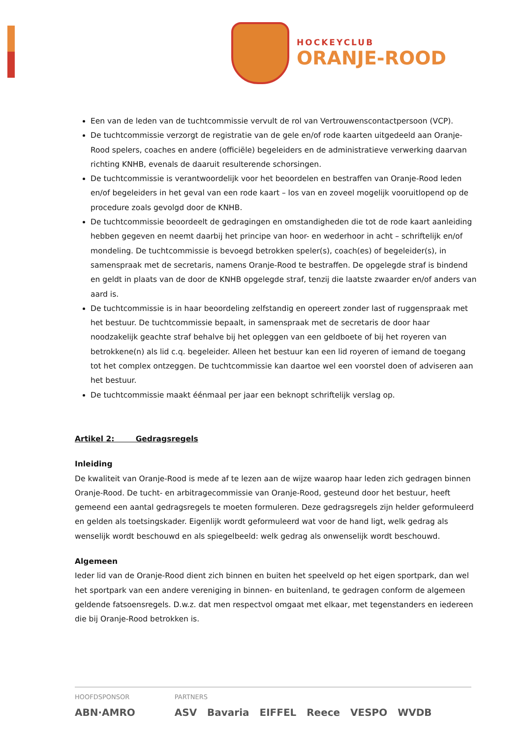HOCKEYCLUB
ORANJE-ROOD
Een van de leden van de tuchtcommissie vervult de rol van Vertrouwenscontactpersoon (VCP).
De tuchtcommissie verzorgt de registratie van de gele en/of rode kaarten uitgedeeld aan Oranje-Rood spelers, coaches en andere (officiële) begeleiders en de administratieve verwerking daarvan richting KNHB, evenals de daaruit resulterende schorsingen.
De tuchtcommissie is verantwoordelijk voor het beoordelen en bestraffen van Oranje-Rood leden en/of begeleiders in het geval van een rode kaart – los van en zoveel mogelijk vooruitlopend op de procedure zoals gevolgd door de KNHB.
De tuchtcommissie beoordeelt de gedragingen en omstandigheden die tot de rode kaart aanleiding hebben gegeven en neemt daarbij het principe van hoor- en wederhoor in acht – schriftelijk en/of mondeling. De tuchtcommissie is bevoegd betrokken speler(s), coach(es) of begeleider(s), in samenspraak met de secretaris, namens Oranje-Rood te bestraffen. De opgelegde straf is bindend en geldt in plaats van de door de KNHB opgelegde straf, tenzij die laatste zwaarder en/of anders van aard is.
De tuchtcommissie is in haar beoordeling zelfstandig en opereert zonder last of ruggenspraak met het bestuur. De tuchtcommissie bepaalt, in samenspraak met de secretaris de door haar noodzakelijk geachte straf behalve bij het opleggen van een geldboete of bij het royeren van betrokkene(n) als lid c.q. begeleider. Alleen het bestuur kan een lid royeren of iemand de toegang tot het complex ontzeggen. De tuchtcommissie kan daartoe wel een voorstel doen of adviseren aan het bestuur.
De tuchtcommissie maakt éénmaal per jaar een beknopt schriftelijk verslag op.
Artikel 2: Gedragsregels
Inleiding
De kwaliteit van Oranje-Rood is mede af te lezen aan de wijze waarop haar leden zich gedragen binnen Oranje-Rood. De tucht- en arbitragecommissie van Oranje-Rood, gesteund door het bestuur, heeft gemeend een aantal gedragsregels te moeten formuleren. Deze gedragsregels zijn helder geformuleerd en gelden als toetsingskader. Eigenlijk wordt geformuleerd wat voor de hand ligt, welk gedrag als wenselijk wordt beschouwd en als spiegelbeeld: welk gedrag als onwenselijk wordt beschouwd.
Algemeen
Ieder lid van de Oranje-Rood dient zich binnen en buiten het speelveld op het eigen sportpark, dan wel het sportpark van een andere vereniging in binnen- en buitenland, te gedragen conform de algemeen geldende fatsoensregels. D.w.z. dat men respectvol omgaat met elkaar, met tegenstanders en iedereen die bij Oranje-Rood betrokken is.
HOOFDSPONSOR
ABN·AMRO
PARTNERS
ASV Bavaria EIFFEL Reece VESPO WVDB